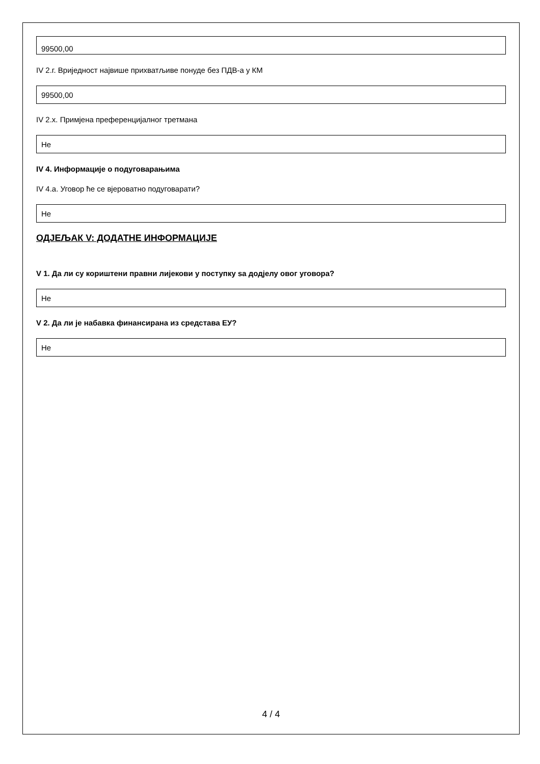99500,00
IV 2.г. Вриједност највише прихватљиве понуде без ПДВ-а у КМ
99500,00
IV 2.х. Примјена преференцијалног третмана
Не
IV 4. Информације о подуговарањима
IV 4.а. Уговор ће се вјероватно подуговарати?
Не
ОДЈЕЉАК V: ДОДАТНЕ ИНФОРМАЦИЈЕ
V 1. Да ли су кориштени правни лијекови у поступку sа додјелу овог уговора?
Не
V 2. Да ли је набавка финансирана из средстава ЕУ?
Не
4 / 4